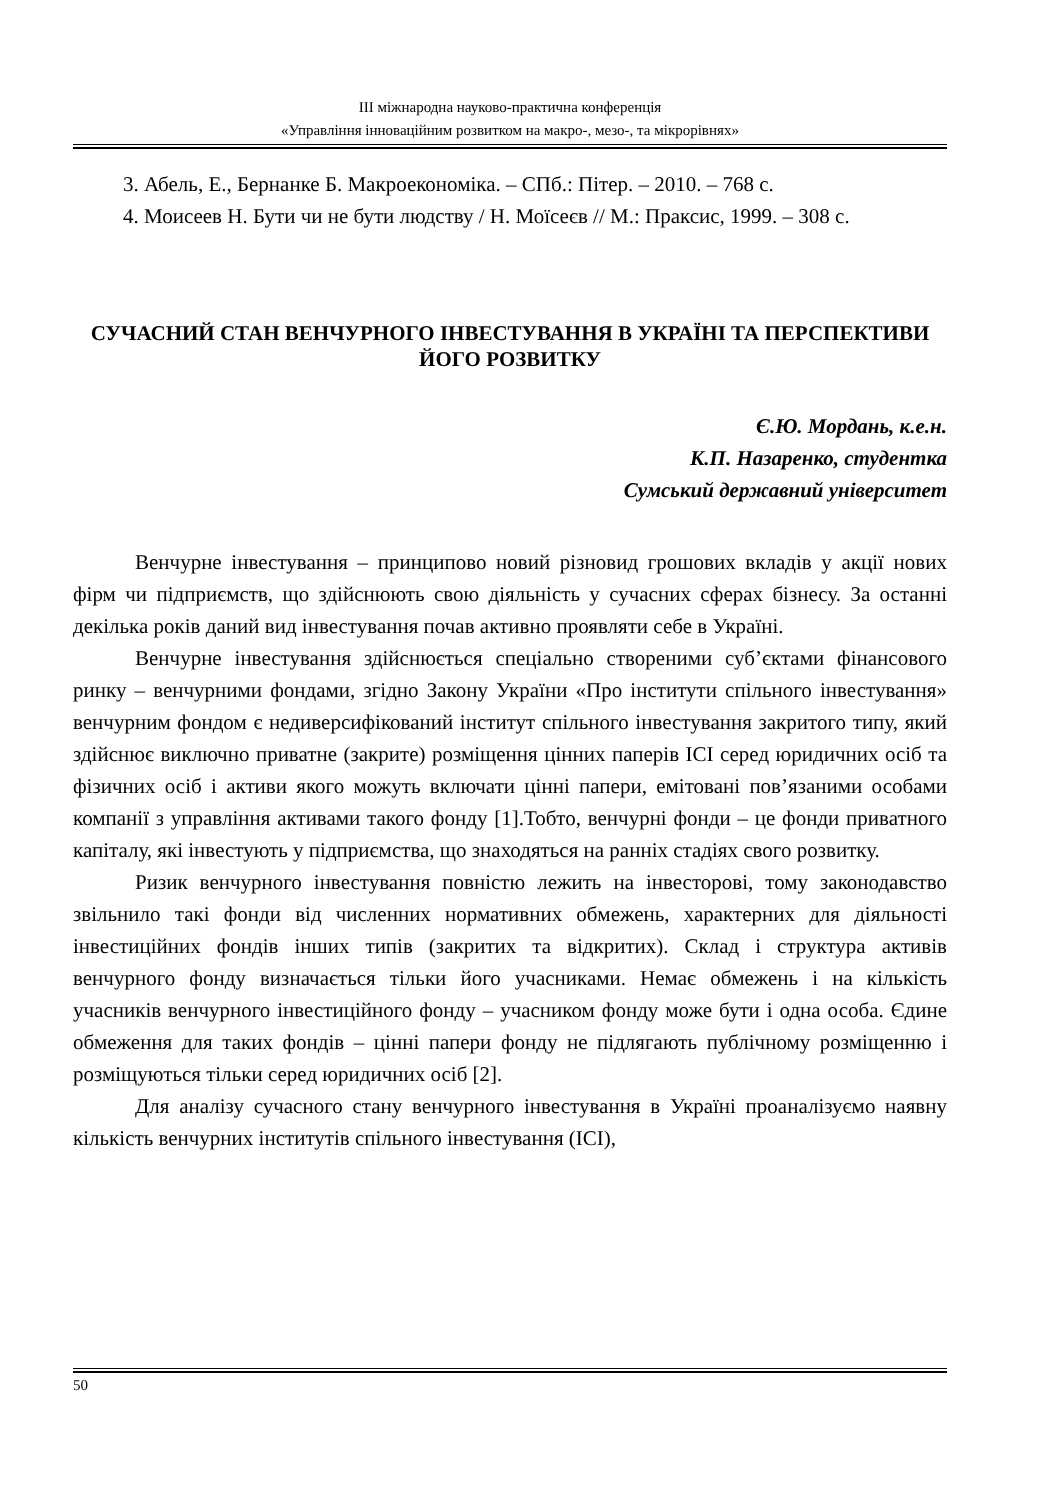ІІІ міжнародна науково-практична конференція
«Управління інноваційним розвитком на макро-, мезо-, та мікрорівнях»
3. Абель, Е., Бернанке Б. Макроекономіка. – СПб.: Пітер. – 2010. – 768 с.
4. Моисеев Н. Бути чи не бути людству / Н. Моїсеєв // М.: Праксис, 1999. – 308 с.
СУЧАСНИЙ СТАН ВЕНЧУРНОГО ІНВЕСТУВАННЯ В УКРАЇНІ ТА ПЕРСПЕКТИВИ ЙОГО РОЗВИТКУ
Є.Ю. Мордань, к.е.н.
К.П. Назаренко, студентка
Сумський державний університет
Венчурне інвестування – принципово новий різновид грошових вкладів у акції нових фірм чи підприємств, що здійснюють свою діяльність у сучасних сферах бізнесу. За останні декілька років даний вид інвестування почав активно проявляти себе в Україні.
Венчурне інвестування здійснюється спеціально створеними суб’єктами фінансового ринку – венчурними фондами, згідно Закону України «Про інститути спільного інвестування» венчурним фондом є недиверсифікований інститут спільного інвестування закритого типу, який здійснює виключно приватне (закрите) розміщення цінних паперів ІСІ серед юридичних осіб та фізичних осіб і активи якого можуть включати цінні папери, емітовані пов’язаними особами компанії з управління активами такого фонду [1].Тобто, венчурні фонди – це фонди приватного капіталу, які інвестують у підприємства, що знаходяться на ранніх стадіях свого розвитку.
Ризик венчурного інвестування повністю лежить на інвесторові, тому законодавство звільнило такі фонди від численних нормативних обмежень, характерних для діяльності інвестиційних фондів інших типів (закритих та відкритих). Склад і структура активів венчурного фонду визначається тільки його учасниками. Немає обмежень і на кількість учасників венчурного інвестиційного фонду – учасником фонду може бути і одна особа. Єдине обмеження для таких фондів – цінні папери фонду не підлягають публічному розміщенню і розміщуються тільки серед юридичних осіб [2].
Для аналізу сучасного стану венчурного інвестування в Україні проаналізуємо наявну кількість венчурних інститутів спільного інвестування (ІСІ),
50